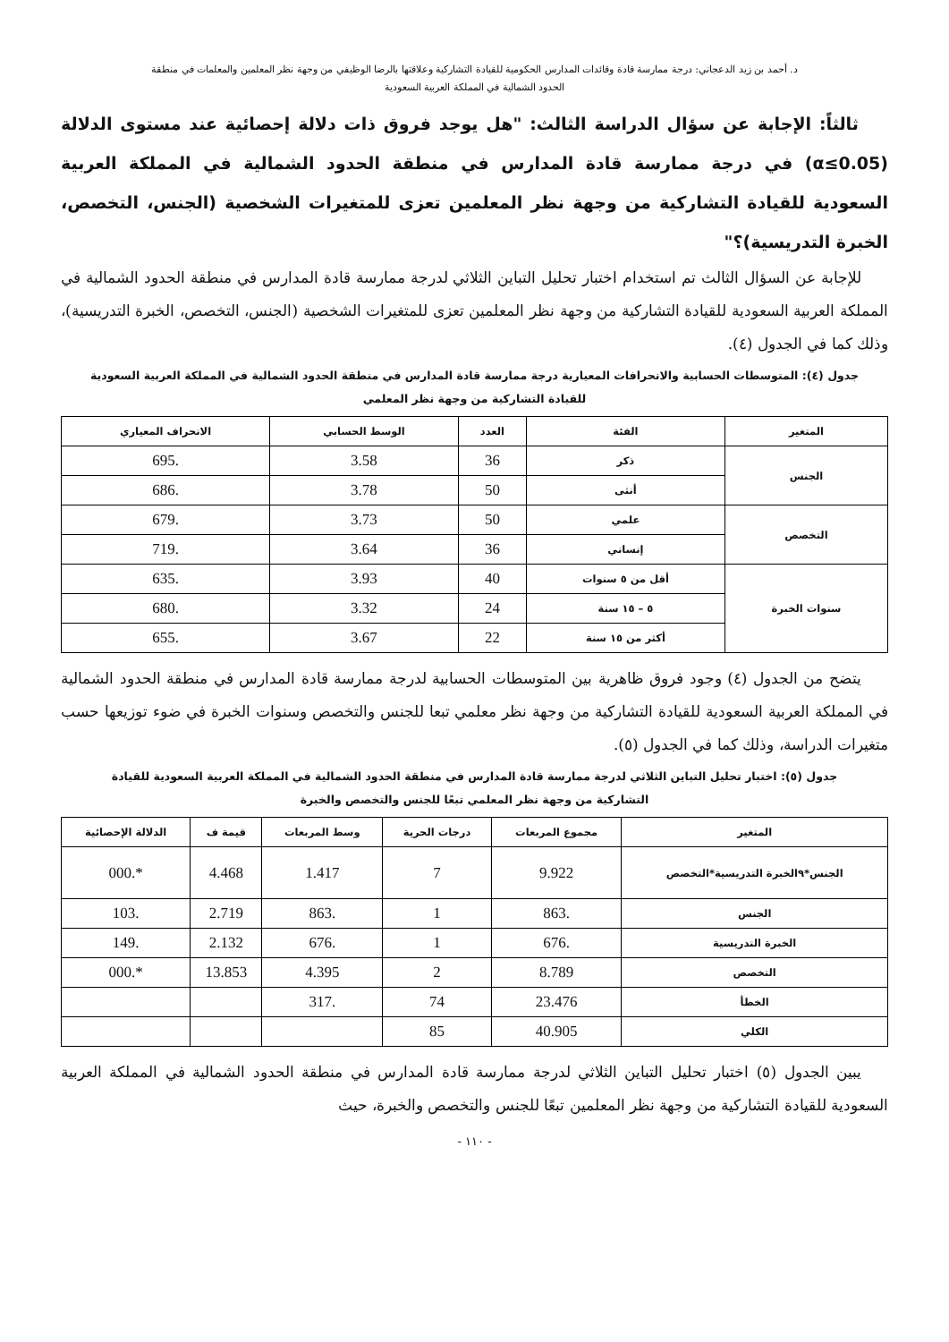د. أحمد بن زيد الدعجاني: درجة ممارسة قادة وقائدات المدارس الحكومية للقيادة التشاركية وعلاقتها بالرضا الوظيفي من وجهة نظر المعلمين والمعلمات في منطقة
الحدود الشمالية في المملكة العربية السعودية
ثالثاً: الإجابة عن سؤال الدراسة الثالث: "هل يوجد فروق ذات دلالة إحصائية عند مستوى الدلالة (α≤0.05) في درجة ممارسة قادة المدارس في منطقة الحدود الشمالية في المملكة العربية السعودية للقيادة التشاركية من وجهة نظر المعلمين تعزى للمتغيرات الشخصية (الجنس، التخصص، الخبرة التدريسية)؟"
للإجابة عن السؤال الثالث تم استخدام اختبار تحليل التباين الثلاثي لدرجة ممارسة قادة المدارس في منطقة الحدود الشمالية في المملكة العربية السعودية للقيادة التشاركية من وجهة نظر المعلمين تعزى للمتغيرات الشخصية (الجنس، التخصص، الخبرة التدريسية)، وذلك كما في الجدول (٤).
جدول (٤): المتوسطات الحسابية والانحرافات المعيارية درجة ممارسة قادة المدارس في منطقة الحدود الشمالية في المملكة العربية السعودية
للقيادة التشاركية من وجهة نظر المعلمي
| المتغير | الفئة | العدد | الوسط الحسابي | الانحراف المعياري |
| --- | --- | --- | --- | --- |
| الجنس | ذكر | 36 | 3.58 | .695 |
| | أنثى | 50 | 3.78 | .686 |
| التخصص | علمي | 50 | 3.73 | .679 |
| | إنساني | 36 | 3.64 | .719 |
| سنوات الخبرة | أقل من ٥ سنوات | 40 | 3.93 | .635 |
| | ٥ – ١٥ سنة | 24 | 3.32 | .680 |
| | أكثر من ١٥ سنة | 22 | 3.67 | .655 |
يتضح من الجدول (٤) وجود فروق ظاهرية بين المتوسطات الحسابية لدرجة ممارسة قادة المدارس في منطقة الحدود الشمالية في المملكة العربية السعودية للقيادة التشاركية من وجهة نظر معلمي تبعا للجنس والتخصص وسنوات الخبرة في ضوء توزيعها حسب متغيرات الدراسة، وذلك كما في الجدول (٥).
جدول (٥): اختبار تحليل التباين الثلاثي لدرجة ممارسة قادة المدارس في منطقة الحدود الشمالية في المملكة العربية السعودية للقيادة
التشاركية من وجهة نظر المعلمي تبعًا للجنس والتخصص والخبرة
| المتغير | مجموع المربعات | درجات الحرية | وسط المربعات | قيمة ف | الدلالة الإحصائية |
| --- | --- | --- | --- | --- | --- |
| الجنس*٩الخبرة التدريسية*التخصص | 9.922 | 7 | 1.417 | 4.468 | *.000 |
| الجنس | .863 | 1 | .863 | 2.719 | .103 |
| الخبرة التدريسية | .676 | 1 | .676 | 2.132 | .149 |
| التخصص | 8.789 | 2 | 4.395 | 13.853 | *.000 |
| الخطأ | 23.476 | 74 | .317 | | |
| الكلي | 40.905 | 85 | | | |
يبين الجدول (٥) اختبار تحليل التباين الثلاثي لدرجة ممارسة قادة المدارس في منطقة الحدود الشمالية في المملكة العربية السعودية للقيادة التشاركية من وجهة نظر المعلمين تبعًا للجنس والتخصص والخبرة، حيث
- ١١٠ -